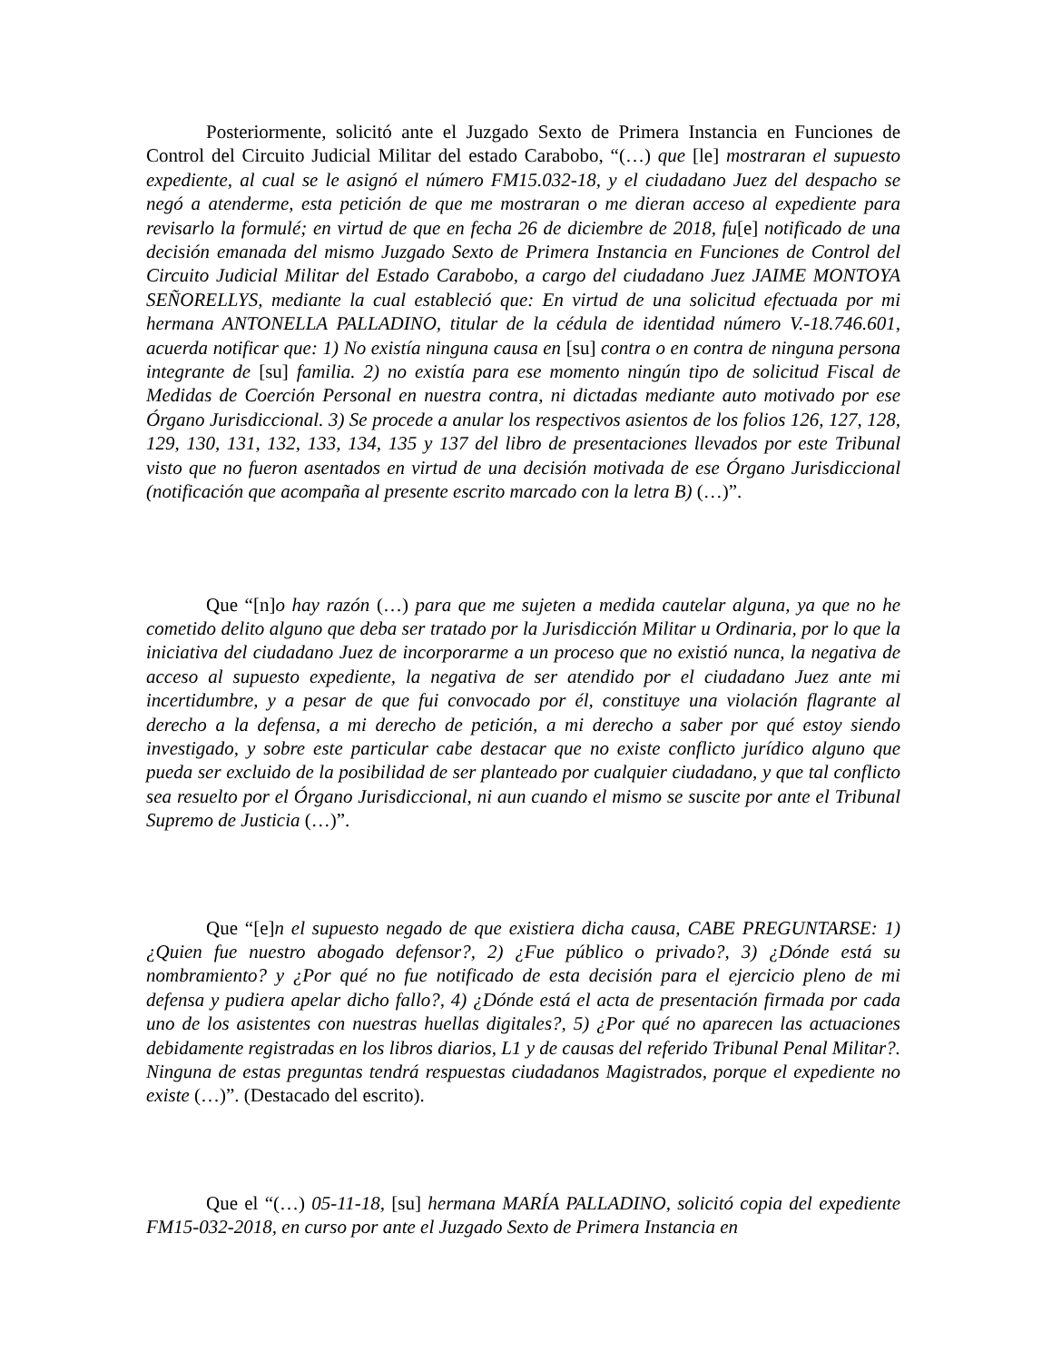Posteriormente, solicitó ante el Juzgado Sexto de Primera Instancia en Funciones de Control del Circuito Judicial Militar del estado Carabobo, “(…) que [le] mostraran el supuesto expediente, al cual se le asignó el número FM15.032-18, y el ciudadano Juez del despacho se negó a atenderme, esta petición de que me mostraran o me dieran acceso al expediente para revisarlo la formulé; en virtud de que en fecha 26 de diciembre de 2018, fu[e] notificado de una decisión emanada del mismo Juzgado Sexto de Primera Instancia en Funciones de Control del Circuito Judicial Militar del Estado Carabobo, a cargo del ciudadano Juez JAIME MONTOYA SEÑORELLYS, mediante la cual estableció que: En virtud de una solicitud efectuada por mi hermana ANTONELLA PALLADINO, titular de la cédula de identidad número V.-18.746.601, acuerda notificar que: 1) No existía ninguna causa en [su] contra o en contra de ninguna persona integrante de [su] familia. 2) no existía para ese momento ningún tipo de solicitud Fiscal de Medidas de Coerción Personal en nuestra contra, ni dictadas mediante auto motivado por ese Órgano Jurisdiccional. 3) Se procede a anular los respectivos asientos de los folios 126, 127, 128, 129, 130, 131, 132, 133, 134, 135 y 137 del libro de presentaciones llevados por este Tribunal visto que no fueron asentados en virtud de una decisión motivada de ese Órgano Jurisdiccional (notificación que acompaña al presente escrito marcado con la letra B) (…)”.
Que “[n]o hay razón (…) para que me sujeten a medida cautelar alguna, ya que no he cometido delito alguno que deba ser tratado por la Jurisdicción Militar u Ordinaria, por lo que la iniciativa del ciudadano Juez de incorporarme a un proceso que no existió nunca, la negativa de acceso al supuesto expediente, la negativa de ser atendido por el ciudadano Juez ante mi incertidumbre, y a pesar de que fui convocado por él, constituye una violación flagrante al derecho a la defensa, a mi derecho de petición, a mi derecho a saber por qué estoy siendo investigado, y sobre este particular cabe destacar que no existe conflicto jurídico alguno que pueda ser excluido de la posibilidad de ser planteado por cualquier ciudadano, y que tal conflicto sea resuelto por el Órgano Jurisdiccional, ni aun cuando el mismo se suscite por ante el Tribunal Supremo de Justicia (…)”.
Que “[e]n el supuesto negado de que existiera dicha causa, CABE PREGUNTARSE: 1) ¿Quien fue nuestro abogado defensor?, 2) ¿Fue público o privado?, 3) ¿Dónde está su nombramiento? y ¿Por qué no fue notificado de esta decisión para el ejercicio pleno de mi defensa y pudiera apelar dicho fallo?, 4) ¿Dónde está el acta de presentación firmada por cada uno de los asistentes con nuestras huellas digitales?, 5) ¿Por qué no aparecen las actuaciones debidamente registradas en los libros diarios, L1 y de causas del referido Tribunal Penal Militar?. Ninguna de estas preguntas tendrá respuestas ciudadanos Magistrados, porque el expediente no existe (…)”. (Destacado del escrito).
Que el “(…) 05-11-18, [su] hermana MARÍA PALLADINO, solicitó copia del expediente FM15-032-2018, en curso por ante el Juzgado Sexto de Primera Instancia en